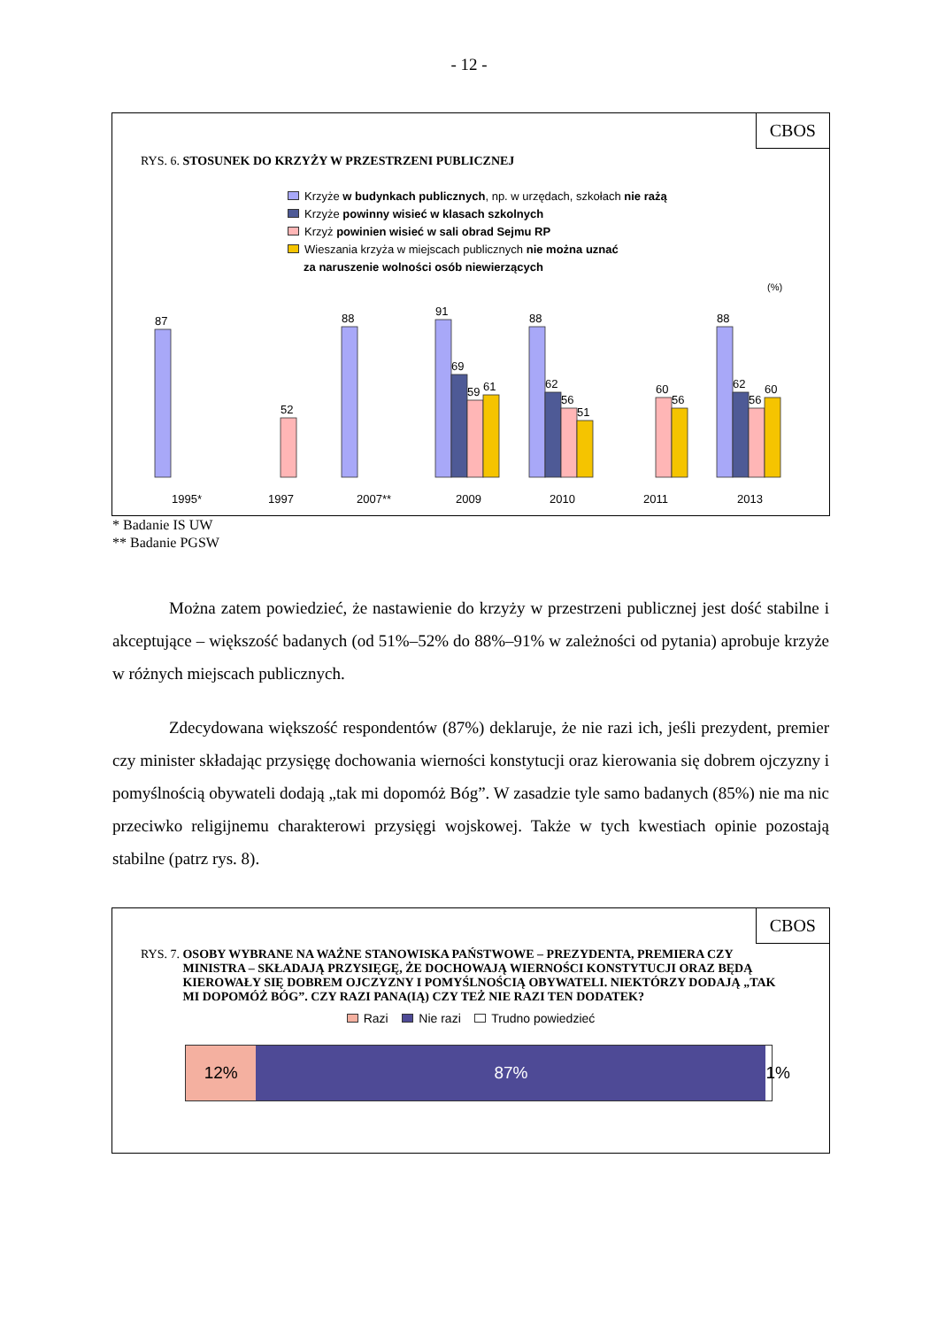- 12 -
CBOS
RYS. 6. STOSUNEK DO KRZYŻY W PRZESTRZENI PUBLICZNEJ
Krzyże w budynkach publicznych, np. w urzędach, szkołach nie rażą
Krzyże powinny wisieć w klasach szkolnych
Krzyż powinien wisieć w sali obrad Sejmu RP
Wieszania krzyża w miejscach publicznych nie można uznać
za naruszenie wolności osób niewierzących
(%)
87
52
88
91
69
59
61
88
62
56
51
60
56
88
62
56
60
1995*
1997
2007**
2009
2010
2011
2013
* Badanie IS UW
** Badanie PGSW
Można zatem powiedzieć, że nastawienie do krzyży w przestrzeni publicznej jest dość stabilne i akceptujące – większość badanych (od 51%–52% do 88%–91% w zależności od pytania) aprobuje krzyże w różnych miejscach publicznych.
Zdecydowana większość respondentów (87%) deklaruje, że nie razi ich, jeśli prezydent, premier czy minister składając przysięgę dochowania wierności konstytucji oraz kierowania się dobrem ojczyzny i pomyślnością obywateli dodają „tak mi dopomóż Bóg”. W zasadzie tyle samo badanych (85%) nie ma nic przeciwko religijnemu charakterowi przysięgi wojskowej. Także w tych kwestiach opinie pozostają stabilne (patrz rys. 8).
CBOS
RYS. 7. OSOBY WYBRANE NA WAŻNE STANOWISKA PAŃSTWOWE – PREZYDENTA, PREMIERA CZY MINISTRA – SKŁADAJĄ PRZYSIĘGĘ, ŻE DOCHOWAJĄ WIERNOŚCI KONSTYTUCJI ORAZ BĘDĄ KIEROWAŁY SIĘ DOBREM OJCZYZNY I POMYŚLNOŚCIĄ OBYWATELI. NIEKTÓRZY DODAJĄ „TAK MI DOPOMÓŻ BÓG”. CZY RAZI PANA(IĄ) CZY TEŻ NIE RAZI TEN DODATEK?
Razi Nie razi Trudno powiedzieć
12% 87% 1%